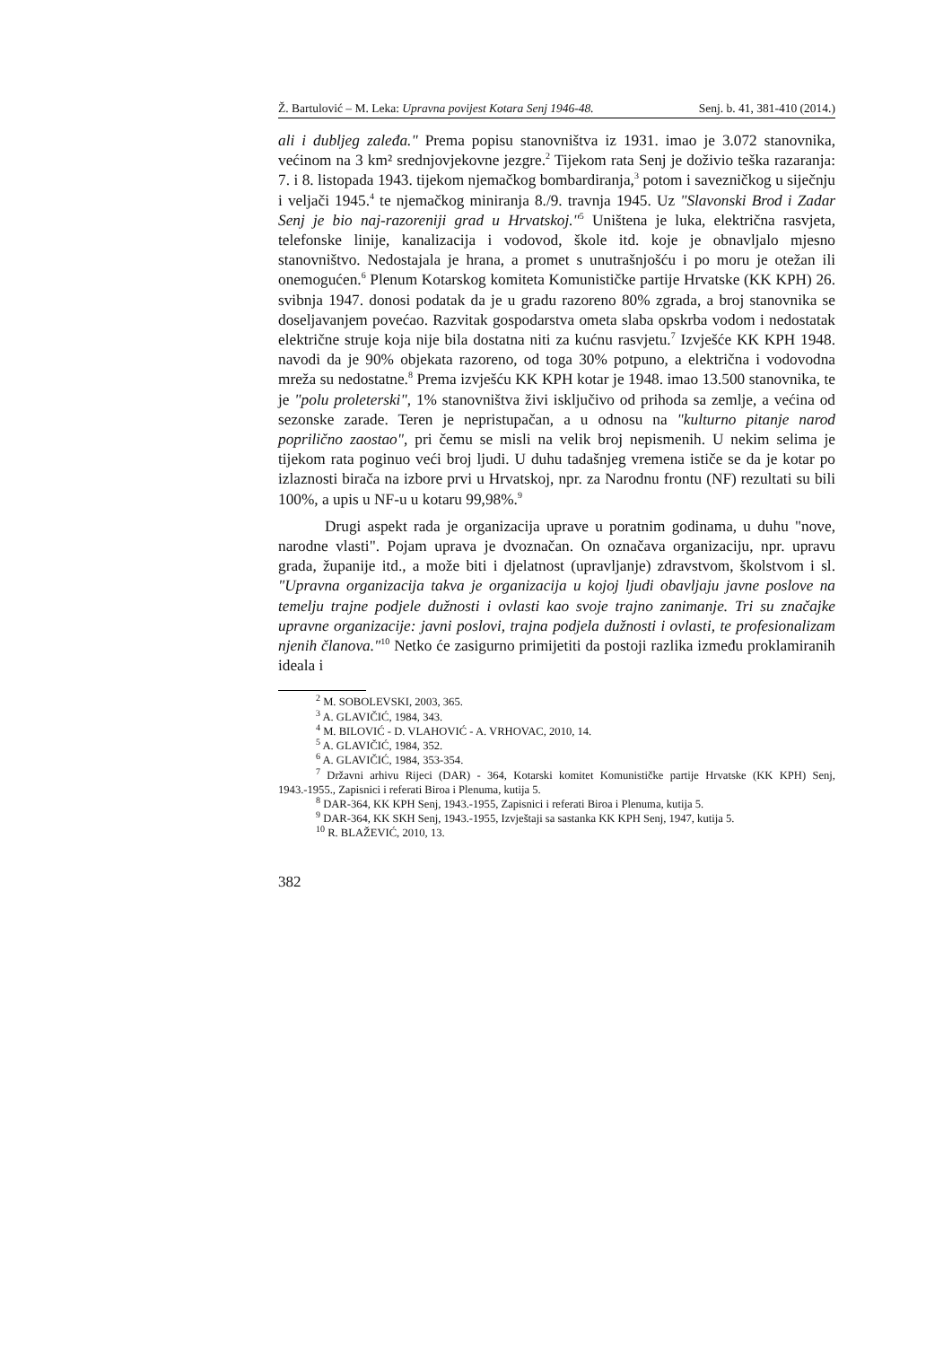Ž. Bartulović – M. Leka: Upravna povijest Kotara Senj 1946-48. Senj. b. 41, 381-410 (2014.)
ali i dubljeg zaleđa." Prema popisu stanovništva iz 1931. imao je 3.072 stanovnika, većinom na 3 km² srednjovjekovne jezgre.<sup>2</sup> Tijekom rata Senj je doživio teška razaranja: 7. i 8. listopada 1943. tijekom njemačkog bombardiranja,<sup>3</sup> potom i savezničkog u siječnju i veljači 1945.<sup>4</sup> te njemačkog miniranja 8./9. travnja 1945. Uz "Slavonski Brod i Zadar Senj je bio naj-razoreniji grad u Hrvatskoj."<sup>5</sup> Uništena je luka, električna rasvjeta, telefonske linije, kanalizacija i vodovod, škole itd. koje je obnavljalo mjesno stanovništvo. Nedostajala je hrana, a promet s unutrašnjošću i po moru je otežan ili onemogućen.<sup>6</sup> Plenum Kotarskog komiteta Komunističke partije Hrvatske (KK KPH) 26. svibnja 1947. donosi podatak da je u gradu razoreno 80% zgrada, a broj stanovnika se doseljavanjem povećao. Razvitak gospodarstva ometa slaba opskrba vodom i nedostatak električne struje koja nije bila dostatna niti za kućnu rasvjetu.<sup>7</sup> Izvješće KK KPH 1948. navodi da je 90% objekata razoreno, od toga 30% potpuno, a električna i vodovodna mreža su nedostatne.<sup>8</sup> Prema izvješću KK KPH kotar je 1948. imao 13.500 stanovnika, te je "polu proleterski", 1% stanovništva živi isključivo od prihoda sa zemlje, a većina od sezonske zarade. Teren je nepristupačan, a u odnosu na "kulturno pitanje narod poprilično zaostao", pri čemu se misli na velik broj nepismenih. U nekim selima je tijekom rata poginuo veći broj ljudi. U duhu tadašnjeg vremena ističe se da je kotar po izlaznosti birača na izbore prvi u Hrvatskoj, npr. za Narodnu frontu (NF) rezultati su bili 100%, a upis u NF-u u kotaru 99,98%.<sup>9</sup>
Drugi aspekt rada je organizacija uprave u poratnim godinama, u duhu "nove, narodne vlasti". Pojam uprava je dvoznačan. On označava organizaciju, npr. upravu grada, županije itd., a može biti i djelatnost (upravljanje) zdravstvom, školstvom i sl. "Upravna organizacija takva je organizacija u kojoj ljudi obavljaju javne poslove na temelju trajne podjele dužnosti i ovlasti kao svoje trajno zanimanje. Tri su značajke upravne organizacije: javni poslovi, trajna podjela dužnosti i ovlasti, te profesionalizam njenih članova."<sup>10</sup> Netko će zasigurno primijetiti da postoji razlika između proklamiranih ideala i
<sup>2</sup> M. SOBOLEVSKI, 2003, 365.
<sup>3</sup> A. GLAVIČIĆ, 1984, 343.
<sup>4</sup> M. BILOVIĆ - D. VLAHOVIĆ - A. VRHOVAC, 2010, 14.
<sup>5</sup> A. GLAVIČIĆ, 1984, 352.
<sup>6</sup> A. GLAVIČIĆ, 1984, 353-354.
<sup>7</sup> Državni arhivu Rijeci (DAR) - 364, Kotarski komitet Komunističke partije Hrvatske (KK KPH) Senj, 1943.-1955., Zapisnici i referati Biroa i Plenuma, kutija 5.
<sup>8</sup> DAR-364, KK KPH Senj, 1943.-1955, Zapisnici i referati Biroa i Plenuma, kutija 5.
<sup>9</sup> DAR-364, KK SKH Senj, 1943.-1955, Izvještaji sa sastanka KK KPH Senj, 1947, kutija 5.
<sup>10</sup> R. BLAŽEVIĆ, 2010, 13.
382